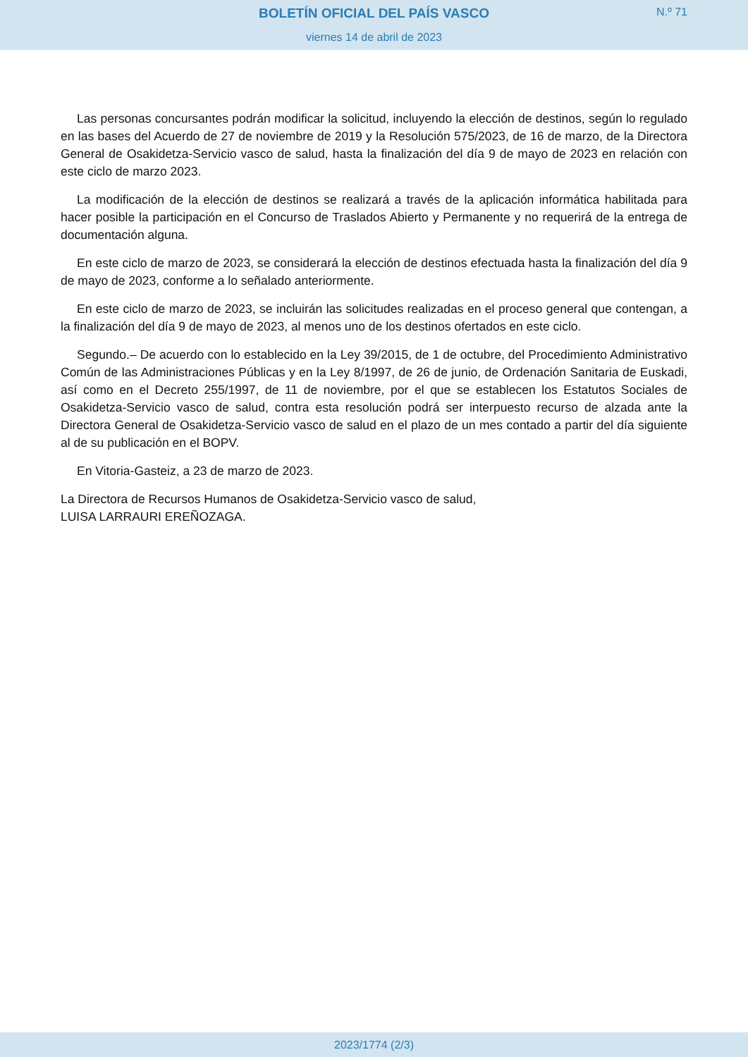BOLETÍN OFICIAL DEL PAÍS VASCO
N.º 71
viernes 14 de abril de 2023
Las personas concursantes podrán modificar la solicitud, incluyendo la elección de destinos, según lo regulado en las bases del Acuerdo de 27 de noviembre de 2019 y la Resolución 575/2023, de 16 de marzo, de la Directora General de Osakidetza-Servicio vasco de salud, hasta la finalización del día 9 de mayo de 2023 en relación con este ciclo de marzo 2023.
La modificación de la elección de destinos se realizará a través de la aplicación informática habilitada para hacer posible la participación en el Concurso de Traslados Abierto y Permanente y no requerirá de la entrega de documentación alguna.
En este ciclo de marzo de 2023, se considerará la elección de destinos efectuada hasta la finalización del día 9 de mayo de 2023, conforme a lo señalado anteriormente.
En este ciclo de marzo de 2023, se incluirán las solicitudes realizadas en el proceso general que contengan, a la finalización del día 9 de mayo de 2023, al menos uno de los destinos ofertados en este ciclo.
Segundo.– De acuerdo con lo establecido en la Ley 39/2015, de 1 de octubre, del Procedimiento Administrativo Común de las Administraciones Públicas y en la Ley 8/1997, de 26 de junio, de Ordenación Sanitaria de Euskadi, así como en el Decreto 255/1997, de 11 de noviembre, por el que se establecen los Estatutos Sociales de Osakidetza-Servicio vasco de salud, contra esta resolución podrá ser interpuesto recurso de alzada ante la Directora General de Osakidetza-Servicio vasco de salud en el plazo de un mes contado a partir del día siguiente al de su publicación en el BOPV.
En Vitoria-Gasteiz, a 23 de marzo de 2023.
La Directora de Recursos Humanos de Osakidetza-Servicio vasco de salud,
LUISA LARRAURI EREÑOZAGA.
2023/1774 (2/3)